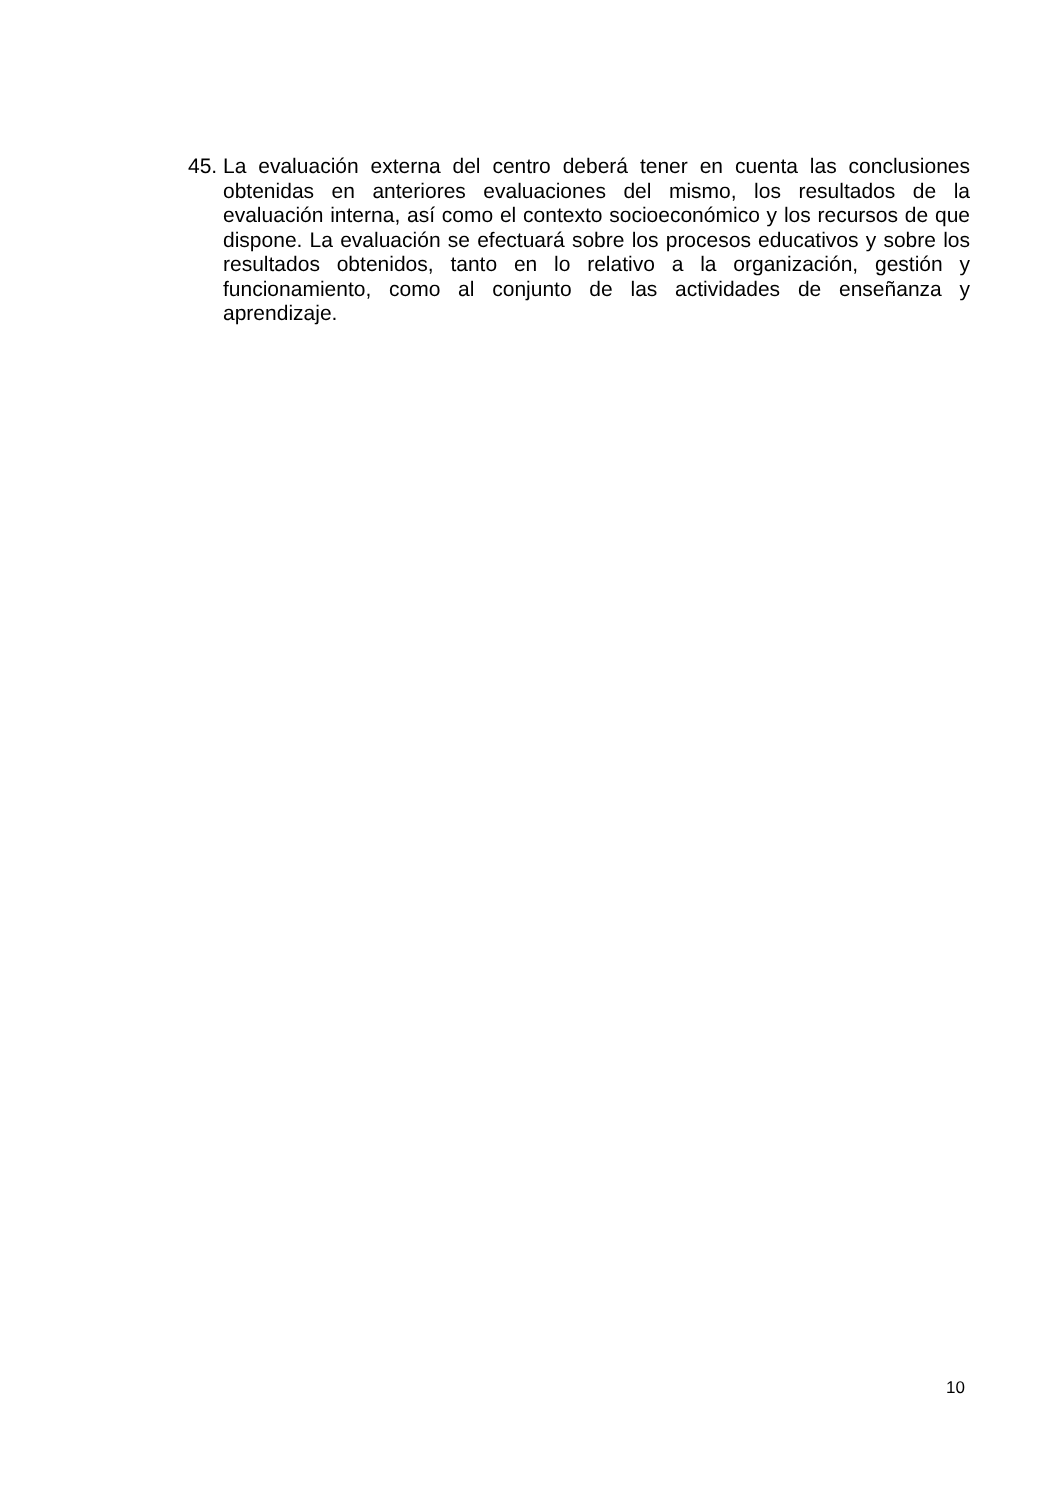45. La evaluación externa del centro deberá tener en cuenta las conclusiones obtenidas en anteriores evaluaciones del mismo, los resultados de la evaluación interna, así como el contexto socioeconómico y los recursos de que dispone. La evaluación se efectuará sobre los procesos educativos y sobre los resultados obtenidos, tanto en lo relativo a la organización, gestión y funcionamiento, como al conjunto de las actividades de enseñanza y aprendizaje.
10